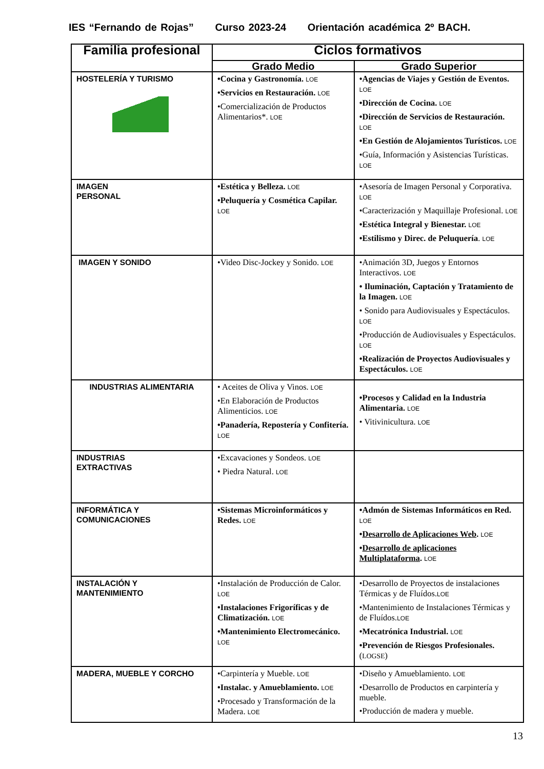IES “Fernando de Rojas” Curso 2023-24 Orientación académica 2º BACH.
| Familia profesional | Ciclos formativos | |
| --- | --- | --- |
| | Grado Medio | Grado Superior |
| HOSTELERÍA Y TURISMO | •Cocina y Gastronomía. LOE •Servicios en Restauración. LOE •Comercialización de Productos Alimentarios*. LOE | •Agencias de Viajes y Gestión de Eventos. LOE •Dirección de Cocina. LOE •Dirección de Servicios de Restauración. LOE •En Gestión de Alojamientos Turísticos. LOE •Guía, Información y Asistencias Turísticas. LOE |
| IMAGEN PERSONAL | •Estética y Belleza. LOE •Peluquería y Cosmética Capilar. LOE | •Asesoría de Imagen Personal y Corporativa. LOE •Caracterización y Maquillaje Profesional. LOE •Estética Integral y Bienestar. LOE •Estilismo y Direc. de Peluquería . LOE |
| IMAGEN Y SONIDO | •Video Disc-Jockey y Sonido. LOE | •Animación 3D, Juegos y Entornos Interactivos. LOE • Iluminación, Captación y Tratamiento de la Imagen. LOE • Sonido para Audiovisuales y Espectáculos. LOE •Producción de Audiovisuales y Espectáculos. LOE •Realización de Proyectos Audiovisuales y Espectáculos. LOE |
| INDUSTRIAS ALIMENTARIA | • Aceites de Oliva y Vinos. LOE •En Elaboración de Productos Alimenticios. LOE •Panadería, Repostería y Confitería. LOE | •Procesos y Calidad en la Industria Alimentaria. LOE • Vitivinicultura. LOE |
| INDUSTRIAS EXTRACTIVAS | •Excavaciones y Sondeos. LOE • Piedra Natural. LOE | |
| INFORMÁTICA Y COMUNICACIONES | •Sistemas Microinformáticos y Redes. LOE | •Admón de Sistemas Informáticos en Red. LOE • Desarrollo de Aplicaciones Web . LOE • Desarrollo de aplicaciones Multiplataforma . LOE |
| INSTALACIÓN Y MANTENIMIENTO | •Instalación de Producción de Calor. LOE •Instalaciones Frigoríficas y de Climatización. LOE •Mantenimiento Electromecánico. LOE | •Desarrollo de Proyectos de instalaciones Térmicas y de Fluídos. LOE •Mantenimiento de Instalaciones Térmicas y de Fluídos. LOE •Mecatrónica Industrial. LOE •Prevención de Riesgos Profesionales. ( LOGSE ) |
| MADERA, MUEBLE Y CORCHO | •Carpintería y Mueble. LOE •Instalac. y Amueblamiento. LOE •Procesado y Transformación de la Madera. LOE | •Diseño y Amueblamiento. LOE •Desarrollo de Productos en carpintería y mueble. •Producción de madera y mueble. |
13